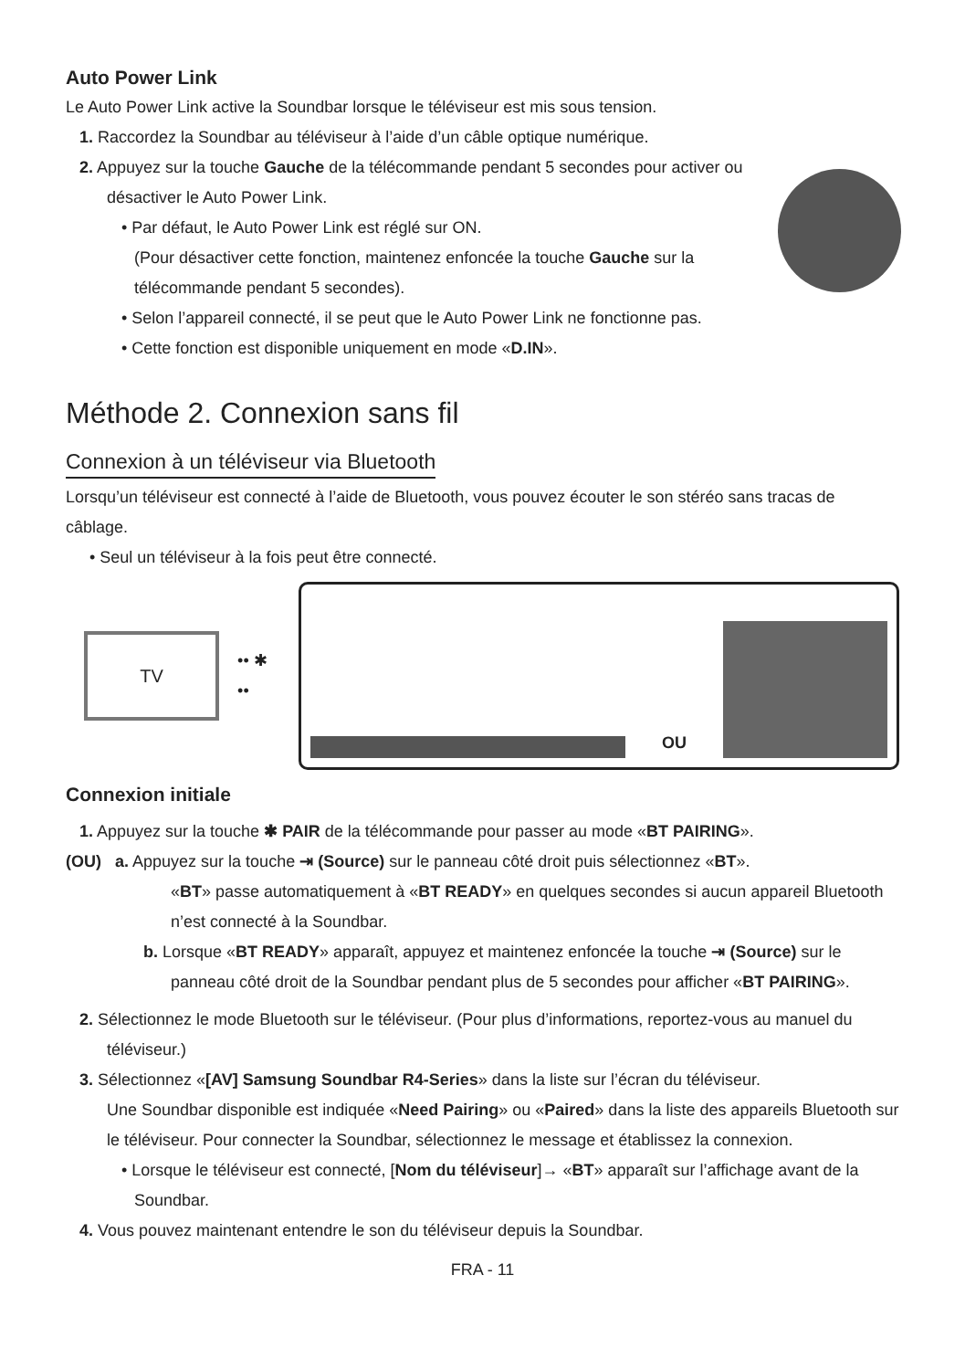Auto Power Link
Le Auto Power Link active la Soundbar lorsque le téléviseur est mis sous tension.
1. Raccordez la Soundbar au téléviseur à l’aide d’un câble optique numérique.
2. Appuyez sur la touche Gauche de la télécommande pendant 5 secondes pour activer ou désactiver le Auto Power Link.
• Par défaut, le Auto Power Link est réglé sur ON.
(Pour désactiver cette fonction, maintenez enfoncée la touche Gauche sur la télécommande pendant 5 secondes).
• Selon l’appareil connecté, il se peut que le Auto Power Link ne fonctionne pas.
• Cette fonction est disponible uniquement en mode «D.IN».
Méthode 2. Connexion sans fil
Connexion à un téléviseur via Bluetooth
Lorsqu’un téléviseur est connecté à l’aide de Bluetooth, vous pouvez écouter le son stéréo sans tracas de câblage.
• Seul un téléviseur à la fois peut être connecté.
TV
•• ✱ ••
OU
Connexion initiale
1. Appuyez sur la touche ✱ PAIR de la télécommande pour passer au mode «BT PAIRING».
(OU) a. Appuyez sur la touche ⇥ (Source) sur le panneau côté droit puis sélectionnez «BT».
«BT» passe automatiquement à «BT READY» en quelques secondes si aucun appareil Bluetooth n’est connecté à la Soundbar.
b. Lorsque «BT READY» apparaît, appuyez et maintenez enfoncée la touche ⇥ (Source) sur le panneau côté droit de la Soundbar pendant plus de 5 secondes pour afficher «BT PAIRING».
2. Sélectionnez le mode Bluetooth sur le téléviseur. (Pour plus d’informations, reportez-vous au manuel du téléviseur.)
3. Sélectionnez «[AV] Samsung Soundbar R4-Series» dans la liste sur l’écran du téléviseur.
Une Soundbar disponible est indiquée «Need Pairing» ou «Paired» dans la liste des appareils Bluetooth sur le téléviseur. Pour connecter la Soundbar, sélectionnez le message et établissez la connexion.
• Lorsque le téléviseur est connecté, [Nom du téléviseur]→ «BT» apparaît sur l’affichage avant de la Soundbar.
4. Vous pouvez maintenant entendre le son du téléviseur depuis la Soundbar.
FRA - 11